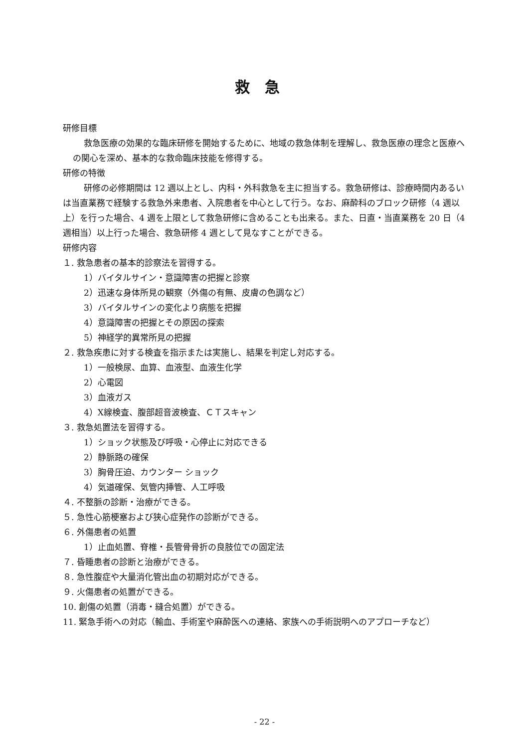救急
研修目標
救急医療の効果的な臨床研修を開始するために、地域の救急体制を理解し、救急医療の理念と医療への関心を深め、基本的な救命臨床技能を修得する。
研修の特徴
研修の必修期間は 12 週以上とし、内科・外科救急を主に担当する。救急研修は、診療時間内あるいは当直業務で経験する救急外来患者、入院患者を中心として行う。なお、麻酔科のブロック研修（4 週以上）を行った場合、4 週を上限として救急研修に含めることも出来る。また、日直・当直業務を 20 日（4 週相当）以上行った場合、救急研修 4 週として見なすことができる。
研修内容
１. 救急患者の基本的診察法を習得する。
1）バイタルサイン・意識障害の把握と診察
2）迅速な身体所見の観察（外傷の有無、皮膚の色調など）
3）バイタルサインの変化より病態を把握
4）意識障害の把握とその原因の探索
5）神経学的異常所見の把握
２. 救急疾患に対する検査を指示または実施し、結果を判定し対応する。
1）一般検尿、血算、血液型、血液生化学
2）心電図
3）血液ガス
4）X線検査、腹部超音波検査、ＣＴスキャン
３. 救急処置法を習得する。
1）ショック状態及び呼吸・心停止に対応できる
2）静脈路の確保
3）胸骨圧迫、カウンター ショック
4）気道確保、気管内挿管、人工呼吸
４. 不整脈の診断・治療ができる。
５. 急性心筋梗塞および狭心症発作の診断ができる。
６. 外傷患者の処置
1）止血処置、脊椎・長管骨骨折の良肢位での固定法
７. 昏睡患者の診断と治療ができる。
８. 急性腹症や大量消化管出血の初期対応ができる。
９. 火傷患者の処置ができる。
10. 創傷の処置（消毒・縫合処置）ができる。
11. 緊急手術への対応（輸血、手術室や麻酔医への連絡、家族への手術説明へのアプローチなど）
- 22 -